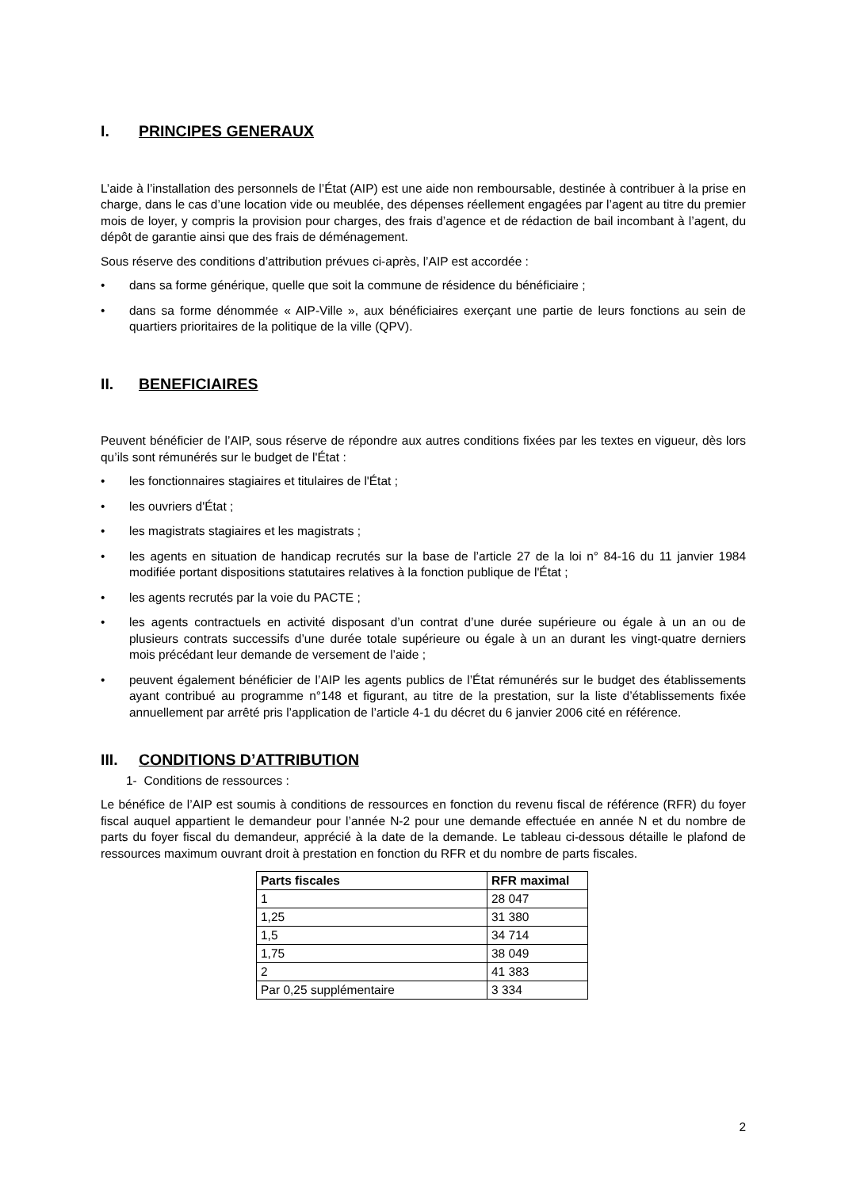I. PRINCIPES GENERAUX
L’aide à l’installation des personnels de l’État (AIP) est une aide non remboursable, destinée à contribuer à la prise en charge, dans le cas d’une location vide ou meublée, des dépenses réellement engagées par l’agent au titre du premier mois de loyer, y compris la provision pour charges, des frais d’agence et de rédaction de bail incombant à l’agent, du dépôt de garantie ainsi que des frais de déménagement.
Sous réserve des conditions d’attribution prévues ci-après, l’AIP est accordée :
• dans sa forme générique, quelle que soit la commune de résidence du bénéficiaire ;
• dans sa forme dénommée « AIP-Ville », aux bénéficiaires exerçant une partie de leurs fonctions au sein de quartiers prioritaires de la politique de la ville (QPV).
II. BENEFICIAIRES
Peuvent bénéficier de l’AIP, sous réserve de répondre aux autres conditions fixées par les textes en vigueur, dès lors qu’ils sont rémunérés sur le budget de l'État :
• les fonctionnaires stagiaires et titulaires de l'État ;
• les ouvriers d'État ;
• les magistrats stagiaires et les magistrats ;
• les agents en situation de handicap recrutés sur la base de l’article 27 de la loi n° 84-16 du 11 janvier 1984 modifiée portant dispositions statutaires relatives à la fonction publique de l'État ;
• les agents recrutés par la voie du PACTE ;
• les agents contractuels en activité disposant d’un contrat d’une durée supérieure ou égale à un an ou de plusieurs contrats successifs d’une durée totale supérieure ou égale à un an durant les vingt-quatre derniers mois précédant leur demande de versement de l’aide ;
• peuvent également bénéficier de l’AIP les agents publics de l’État rémunérés sur le budget des établissements ayant contribué au programme n°148 et figurant, au titre de la prestation, sur la liste d’établissements fixée annuellement par arrêté pris l’application de l’article 4-1 du décret du 6 janvier 2006 cité en référence.
III. CONDITIONS D’ATTRIBUTION
1- Conditions de ressources :
Le bénéfice de l’AIP est soumis à conditions de ressources en fonction du revenu fiscal de référence (RFR) du foyer fiscal auquel appartient le demandeur pour l’année N-2 pour une demande effectuée en année N et du nombre de parts du foyer fiscal du demandeur, apprécié à la date de la demande. Le tableau ci-dessous détaille le plafond de ressources maximum ouvrant droit à prestation en fonction du RFR et du nombre de parts fiscales.
| Parts fiscales | RFR maximal |
| --- | --- |
| 1 | 28 047 |
| 1,25 | 31 380 |
| 1,5 | 34 714 |
| 1,75 | 38 049 |
| 2 | 41 383 |
| Par 0,25 supplémentaire | 3 334 |
2